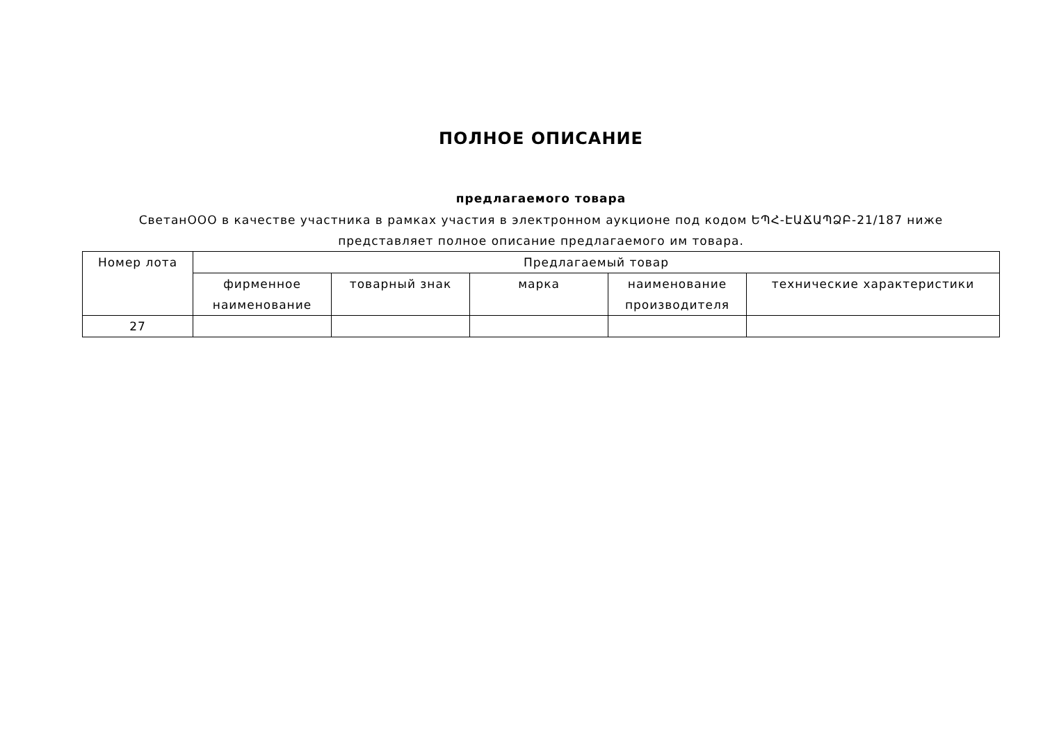ПОЛНОЕ ОПИСАНИЕ
предлагаемого товара
СветанООО в качестве участника в рамках участия в электронном аукционе под кодом ԵՊՀ-ԷԱՃԱՊՁԲ-21/187 ниже
представляет полное описание предлагаемого им товара.
| Номер лота | Предлагаемый товар | | | | |
| --- | --- | --- | --- | --- | --- |
| | фирменное наименование | товарный знак | марка | наименование производителя | технические характеристики |
| 27 | | | | | |